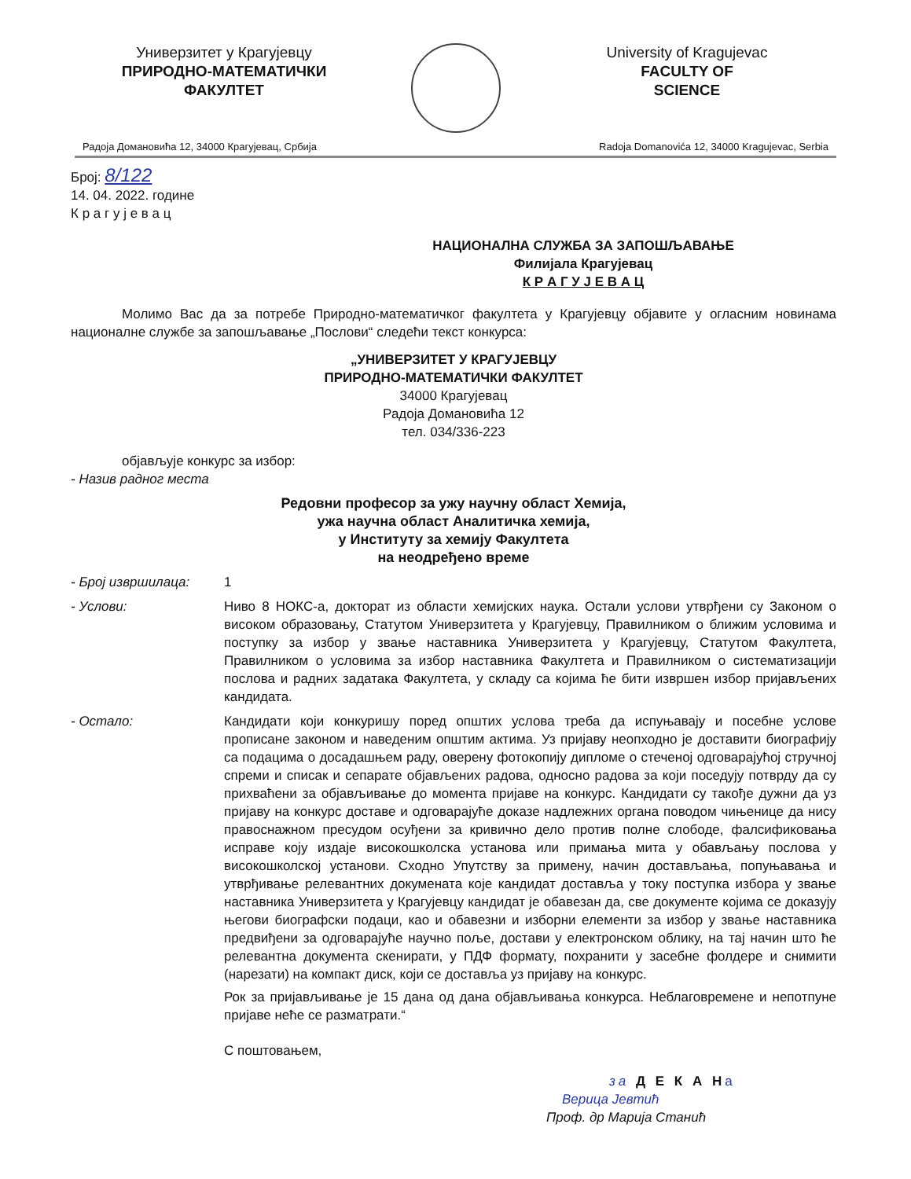Универзитет у Крагујевцу
ПРИРОДНО-МАТЕМАТИЧКИ
ФАКУЛТЕТ
University of Kragujevac
FACULTY OF
SCIENCE
Радоја Домановића 12, 34000 Крагујевац, Србија Radoja Domanovića 12, 34000 Kragujevac, Serbia
Број: 8/122
14. 04. 2022. године
К р а г у ј е в а ц
НАЦИОНАЛНА СЛУЖБА ЗА ЗАПОШЉАВАЊЕ
Филијала Крагујевац
К Р А Г У Ј Е В А Ц
Молимо Вас да за потребе Природно-математичког факултета у Крагујевцу објавите у огласним новинама националне службе за запошљавање „Послови“ следећи текст конкурса:
„УНИВЕРЗИТЕТ У КРАГУЈЕВЦУ
ПРИРОДНО-МАТЕМАТИЧКИ ФАКУЛТЕТ
34000 Крагујевац
Радоја Домановића 12
тел. 034/336-223
објављује конкурс за избор:
- Назив радног места
Редовни професор за ужу научну област Хемија,
ужа научна област Аналитичка хемија,
у Институту за хемију Факултета
на неодређено време
- Број извршилаца: 1
- Услови: Ниво 8 НОКС-а, докторат из области хемијских наука. Остали услови утврђени су Законом о високом образовању, Статутом Универзитета у Крагујевцу, Правилником о ближим условима и поступку за избор у звање наставника Универзитета у Крагујевцу, Статутом Факултета, Правилником о условима за избор наставника Факултета и Правилником о систематизацији послова и радних задатака Факултета, у складу са којима ће бити извршен избор пријављених кандидата.
- Остало: Кандидати који конкуришу поред општих услова треба да испуњавају и посебне услове прописане законом и наведеним општим актима. Уз пријаву неопходно је доставити биографију са подацима о досадашњем раду, оверену фотокопију дипломе о стеченој одговарајућој стручној спреми и списак и сепарате објављених радова, односно радова за који поседују потврду да су прихваћени за објављивање до момента пријаве на конкурс. Кандидати су такође дужни да уз пријаву на конкурс доставе и одговарајуће доказе надлежних органа поводом чињенице да нису правоснажном пресудом осуђени за кривично дело против полне слободе, фалсификовања исправе коју издаје високошколска установа или примања мита у обављању послова у високошколској установи. Сходно Упутству за примену, начин достављања, попуњавања и утврђивање релевантних докумената које кандидат доставља у току поступка избора у звање наставника Универзитета у Крагујевцу кандидат је обавезан да, све документе којима се доказују његови биографски подаци, као и обавезни и изборни елементи за избор у звање наставника предвиђени за одговарајуће научно поље, достави у електронском облику, на тај начин што ће релевантна документа скенирати, у ПДФ формату, похранити у засебне фолдере и снимити (нарезати) на компакт диск, који се доставља уз пријаву на конкурс.
Рок за пријављивање је 15 дана од дана објављивања конкурса. Неблаговремене и непотпуне пријаве неће се разматрати.“
С поштовањем,
за Д Е К А На
Верица Јевтић
Проф. др Марија Станић